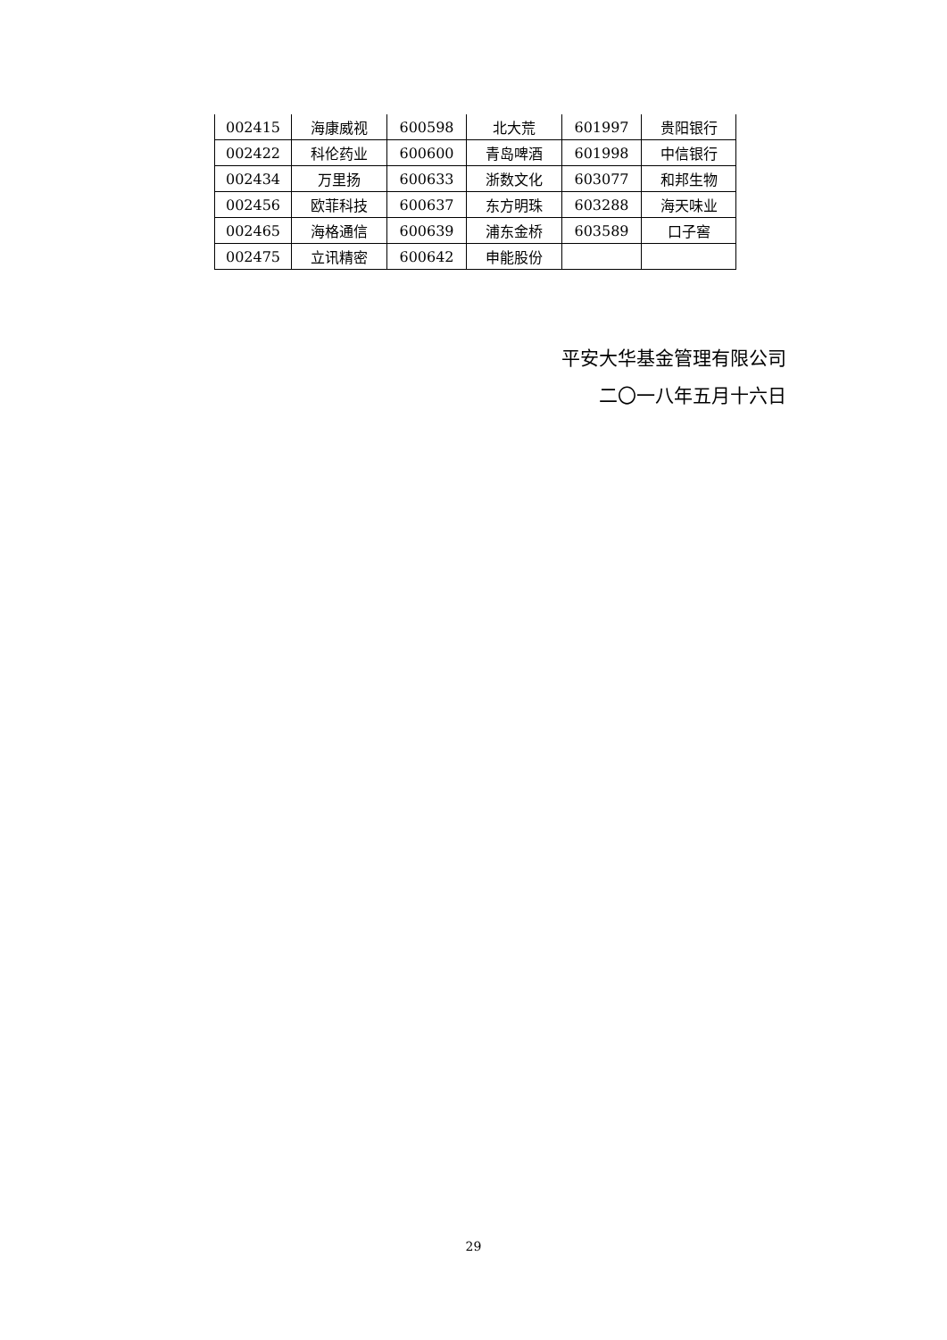| 002415 | 海康威视 | 600598 | 北大荒 | 601997 | 贵阳银行 |
| 002422 | 科伦药业 | 600600 | 青岛啤酒 | 601998 | 中信银行 |
| 002434 | 万里扬 | 600633 | 浙数文化 | 603077 | 和邦生物 |
| 002456 | 欧菲科技 | 600637 | 东方明珠 | 603288 | 海天味业 |
| 002465 | 海格通信 | 600639 | 浦东金桥 | 603589 | 口子窖 |
| 002475 | 立讯精密 | 600642 | 申能股份 | | |
平安大华基金管理有限公司
二〇一八年五月十六日
29